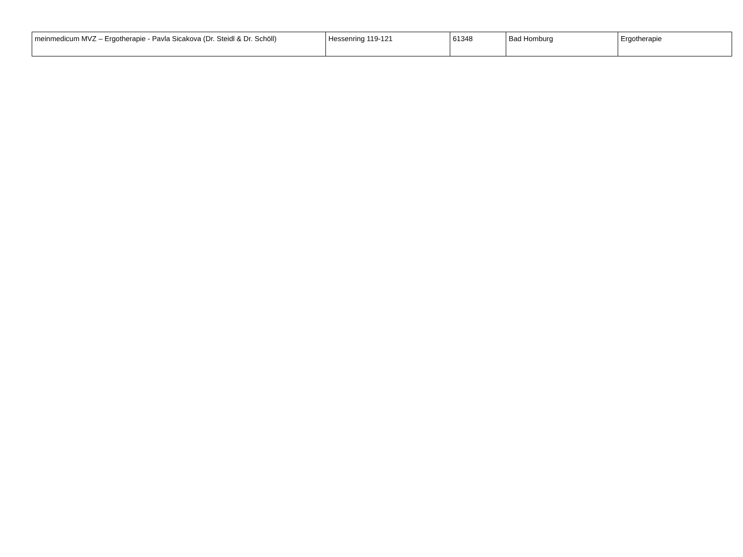| meinmedicum MVZ – Ergotherapie - Pavla Sicakova (Dr. Steidl & Dr. Schöll) | Hessenring 119-121 | 61348 | Bad Homburg | Ergotherapie |